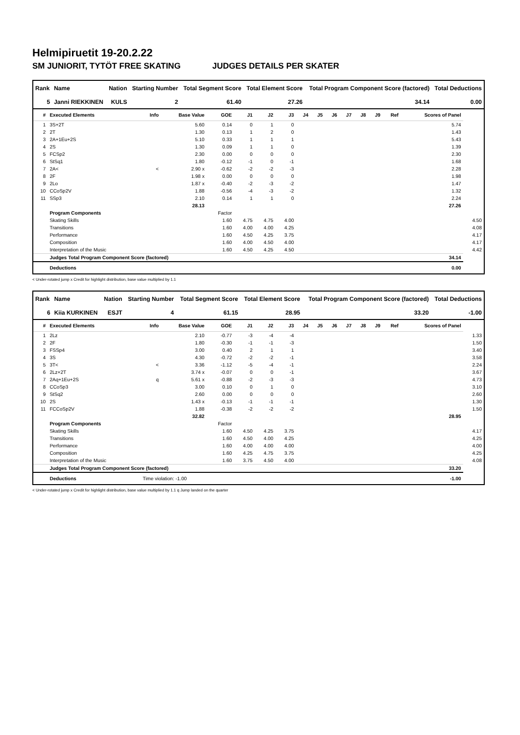Helmipiruetit 19-20.2.22
SM JUNIORIT, TYTÖT FREE SKATING JUDGES DETAILS PER SKATER
| Rank | Name | Nation | Starting Number | Total Segment Score | Total Element Score | Total Program Component Score (factored) | Total Deductions |
| --- | --- | --- | --- | --- | --- | --- | --- |
| 5 | Janni RIEKKINEN | KULS | 2 | 61.40 | 27.26 | 34.14 | 0.00 |
| # | Executed Elements | Info | Base Value | GOE | J1 | J2 | J3 | J4 | J5 | J6 | J7 | J8 | J9 | Ref | Scores of Panel | |
| --- | --- | --- | --- | --- | --- | --- | --- | --- | --- | --- | --- | --- | --- | --- | --- | --- |
| 1 | 3S+2T | | 5.60 | 0.14 | 0 | 1 | 0 | | | | | | | | 5.74 | |
| 2 | 2T | | 1.30 | 0.13 | 1 | 2 | 0 | | | | | | | | 1.43 | |
| 3 | 2A+1Eu+2S | | 5.10 | 0.33 | 1 | 1 | 1 | | | | | | | | 5.43 | |
| 4 | 2S | | 1.30 | 0.09 | 1 | 1 | 0 | | | | | | | | 1.39 | |
| 5 | FCSp2 | | 2.30 | 0.00 | 0 | 0 | 0 | | | | | | | | 2.30 | |
| 6 | StSq1 | | 1.80 | -0.12 | -1 | 0 | -1 | | | | | | | | 1.68 | |
| 7 | 2A< | < | 2.90 x | -0.62 | -2 | -2 | -3 | | | | | | | | 2.28 | |
| 8 | 2F | | 1.98 x | 0.00 | 0 | 0 | 0 | | | | | | | | 1.98 | |
| 9 | 2Lo | | 1.87 x | -0.40 | -2 | -3 | -2 | | | | | | | | 1.47 | |
| 10 | CCoSp2V | | 1.88 | -0.56 | -4 | -3 | -2 | | | | | | | | 1.32 | |
| 11 | SSp3 | | 2.10 | 0.14 | 1 | 1 | 0 | | | | | | | | 2.24 | |
| | | | 28.13 | | | | | | | | | | | | 27.26 | |
| | Program Components | | | Factor | | | | | | | | | | | | |
| | Skating Skills | | | 1.60 | 4.75 | 4.75 | 4.00 | | | | | | | | | 4.50 |
| | Transitions | | | 1.60 | 4.00 | 4.00 | 4.25 | | | | | | | | | 4.08 |
| | Performance | | | 1.60 | 4.50 | 4.25 | 3.75 | | | | | | | | | 4.17 |
| | Composition | | | 1.60 | 4.00 | 4.50 | 4.00 | | | | | | | | | 4.17 |
| | Interpretation of the Music | | | 1.60 | 4.50 | 4.25 | 4.50 | | | | | | | | | 4.42 |
| | Judges Total Program Component Score (factored) | | | | | | | | | | | | | | 34.14 | |
| | Deductions | | | | | | | | | | | | | | 0.00 | |
< Under-rotated jump x Credit for highlight distribution, base value multiplied by 1.1
| Rank | Name | Nation | Starting Number | Total Segment Score | Total Element Score | Total Program Component Score (factored) | Total Deductions |
| --- | --- | --- | --- | --- | --- | --- | --- |
| 6 | Kiia KURKINEN | ESJT | 4 | 61.15 | 28.95 | 33.20 | -1.00 |
| # | Executed Elements | Info | Base Value | GOE | J1 | J2 | J3 | J4 | J5 | J6 | J7 | J8 | J9 | Ref | Scores of Panel | |
| --- | --- | --- | --- | --- | --- | --- | --- | --- | --- | --- | --- | --- | --- | --- | --- | --- |
| 1 | 2Lz | | 2.10 | -0.77 | -3 | -4 | -4 | | | | | | | | | 1.33 |
| 2 | 2F | | 1.80 | -0.30 | -1 | -1 | -3 | | | | | | | | | 1.50 |
| 3 | FSSp4 | | 3.00 | 0.40 | 2 | 1 | 1 | | | | | | | | | 3.40 |
| 4 | 3S | | 4.30 | -0.72 | -2 | -2 | -1 | | | | | | | | | 3.58 |
| 5 | 3T< | < | 3.36 | -1.12 | -5 | -4 | -1 | | | | | | | | | 2.24 |
| 6 | 2Lz+2T | | 3.74 x | -0.07 | 0 | 0 | -1 | | | | | | | | | 3.67 |
| 7 | 2Aq+1Eu+2S | q | 5.61 x | -0.88 | -2 | -3 | -3 | | | | | | | | | 4.73 |
| 8 | CCoSp3 | | 3.00 | 0.10 | 0 | 1 | 0 | | | | | | | | | 3.10 |
| 9 | StSq2 | | 2.60 | 0.00 | 0 | 0 | 0 | | | | | | | | | 2.60 |
| 10 | 2S | | 1.43 x | -0.13 | -1 | -1 | -1 | | | | | | | | | 1.30 |
| 11 | FCCoSp2V | | 1.88 | -0.38 | -2 | -2 | -2 | | | | | | | | | 1.50 |
| | | | 32.82 | | | | | | | | | | | | 28.95 | |
| | Program Components | | | Factor | | | | | | | | | | | | |
| | Skating Skills | | | 1.60 | 4.50 | 4.25 | 3.75 | | | | | | | | | 4.17 |
| | Transitions | | | 1.60 | 4.50 | 4.00 | 4.25 | | | | | | | | | 4.25 |
| | Performance | | | 1.60 | 4.00 | 4.00 | 4.00 | | | | | | | | | 4.00 |
| | Composition | | | 1.60 | 4.25 | 4.75 | 3.75 | | | | | | | | | 4.25 |
| | Interpretation of the Music | | | 1.60 | 3.75 | 4.50 | 4.00 | | | | | | | | | 4.08 |
| | Judges Total Program Component Score (factored) | | | | | | | | | | | | | | 33.20 | |
| | Deductions | Time violation: -1.00 | | | | | | | | | | | | | -1.00 | |
< Under-rotated jump x Credit for highlight distribution, base value multiplied by 1.1 q Jump landed on the quarter